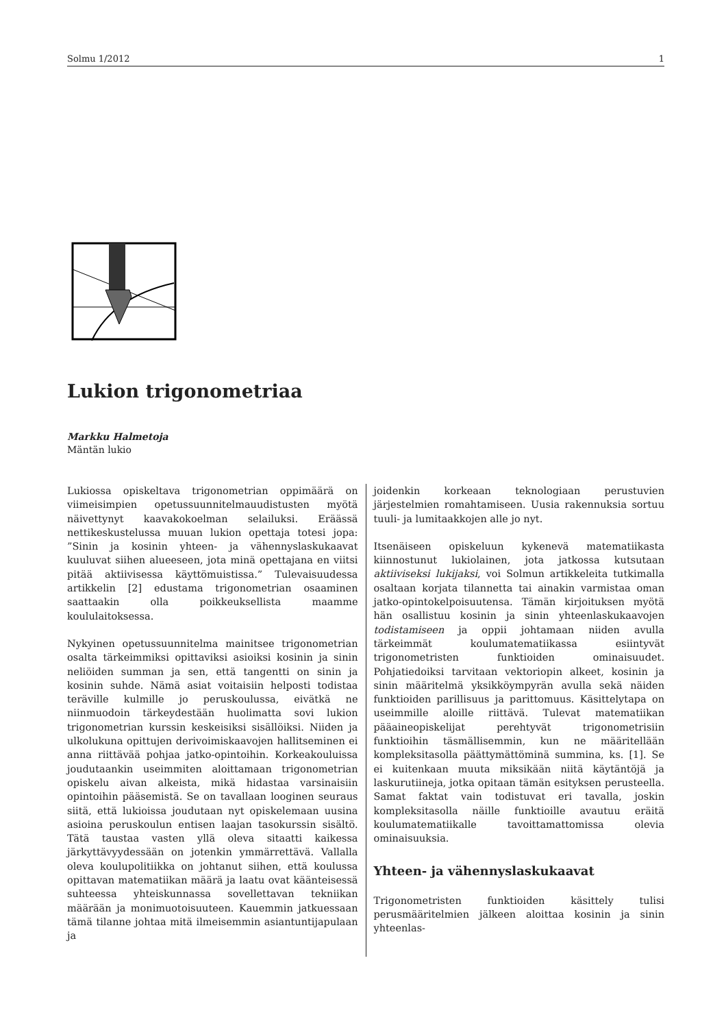Solmu 1/2012 1
Lukion trigonometriaa
Markku Halmetoja
Mäntän lukio
Lukiossa opiskeltava trigonometrian oppimäärä on viimeisimpien opetussuunnitelmauudistusten myötä näivettynyt kaavakokoelman selailuksi. Eräässä nettikeskustelussa muuan lukion opettaja totesi jopa: ”Sinin ja kosinin yhteen- ja vähennyslaskukaavat kuuluvat siihen alueeseen, jota minä opettajana en viitsi pitää aktiivisessa käyttömuistissa.” Tulevaisuudessa artikkelin [2] edustama trigonometrian osaaminen saattaakin olla poikkeuksellista maamme koululaitoksessa.
Nykyinen opetussuunnitelma mainitsee trigonometrian osalta tärkeimmiksi opittaviksi asioiksi kosinin ja sinin neliöiden summan ja sen, että tangentti on sinin ja kosinin suhde. Nämä asiat voitaisiin helposti todistaa teräville kulmille jo peruskoulussa, eivätkä ne niinmuodoin tärkeydestään huolimatta sovi lukion trigonometrian kurssin keskeisiksi sisällöiksi. Niiden ja ulkolukuna opittujen derivoimiskaavojen hallitseminen ei anna riittävää pohjaa jatko-opintoihin. Korkeakouluissa joudutaankin useimmiten aloittamaan trigonometrian opiskelu aivan alkeista, mikä hidastaa varsinaisiin opintoihin pääsemistä. Se on tavallaan looginen seuraus siitä, että lukioissa joudutaan nyt opiskelemaan uusina asioina peruskoulun entisen laajan tasokurssin sisältö. Tätä taustaa vasten yllä oleva sitaatti kaikessa järkyttävyydessään on jotenkin ymmärrettävä. Vallalla oleva koulupolitiikka on johtanut siihen, että koulussa opittavan matematiikan määrä ja laatu ovat käänteisessä suhteessa yhteiskunnassa sovellettavan tekniikan määrään ja monimuotoisuuteen. Kauemmin jatkuessaan tämä tilanne johtaa mitä ilmeisemmin asiantuntijapulaan ja
joidenkin korkeaan teknologiaan perustuvien järjestelmien romahtamiseen. Uusia rakennuksia sortuu tuuli- ja lumitaakkojen alle jo nyt.
Itsenäiseen opiskeluun kykenevä matematiikasta kiinnostunut lukiolainen, jota jatkossa kutsutaan aktiiviseksi lukijaksi, voi Solmun artikkeleita tutkimalla osaltaan korjata tilannetta tai ainakin varmistaa oman jatko-opintokelpoisuutensa. Tämän kirjoituksen myötä hän osallistuu kosinin ja sinin yhteenlaskukaavojen todistamiseen ja oppii johtamaan niiden avulla tärkeimmät koulumatematiikassa esiintyvät trigonometristen funktioiden ominaisuudet. Pohjatiedoiksi tarvitaan vektoriopin alkeet, kosinin ja sinin määritelmä yksikköympyrän avulla sekä näiden funktioiden parillisuus ja parittomuus. Käsittelytapa on useimmille aloille riittävä. Tulevat matematiikan pääaineopiskelijat perehtyvät trigonometrisiin funktioihin täsmällisemmin, kun ne määritellään kompleksitasolla päättymättöminä summina, ks. [1]. Se ei kuitenkaan muuta miksikään niitä käytäntöjä ja laskurutiineja, jotka opitaan tämän esityksen perusteella. Samat faktat vain todistuvat eri tavalla, joskin kompleksitasolla näille funktioille avautuu eräitä koulumatematiikalle tavoittamattomissa olevia ominaisuuksia.
Yhteen- ja vähennyslaskukaavat
Trigonometristen funktioiden käsittely tulisi perusmääritelmien jälkeen aloittaa kosinin ja sinin yhteenlas-